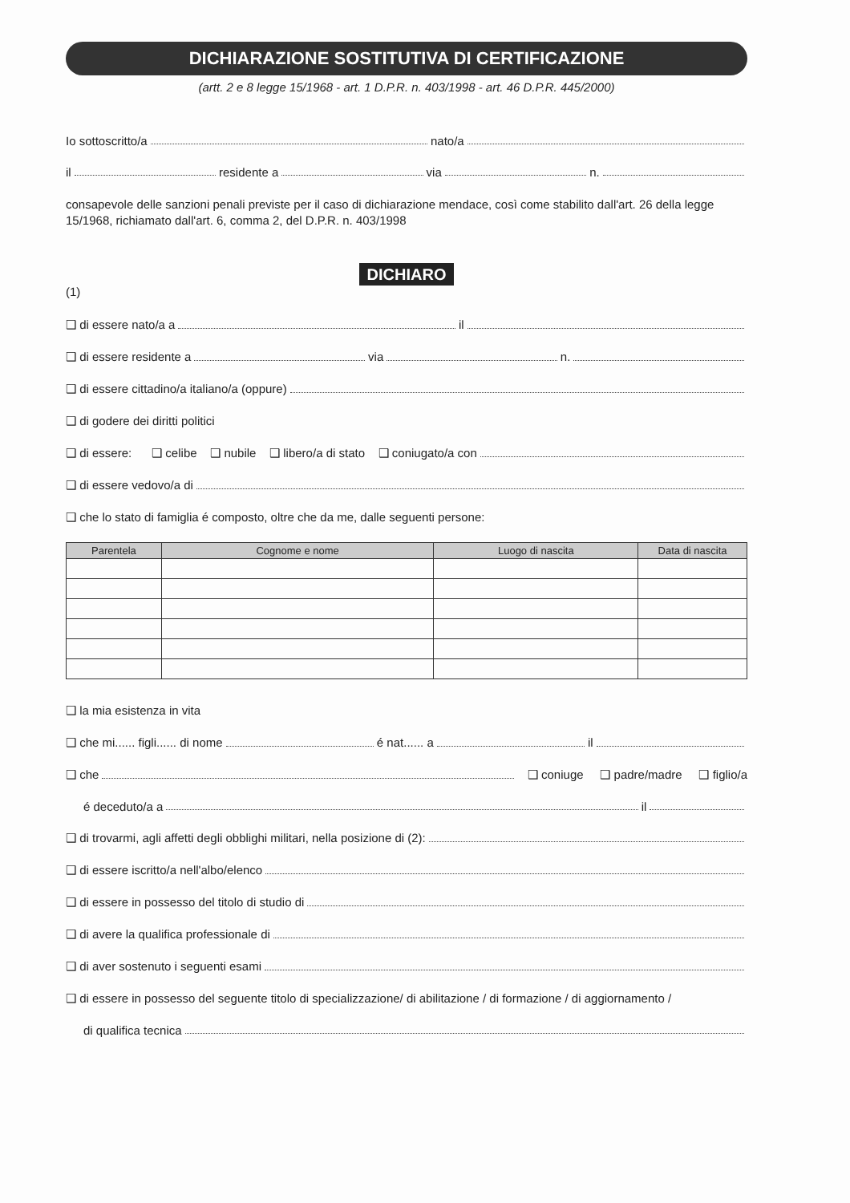DICHIARAZIONE SOSTITUTIVA DI CERTIFICAZIONE
(artt. 2 e 8 legge 15/1968 - art. 1 D.P.R. n. 403/1998 - art. 46 D.P.R. 445/2000)
Io sottoscritto/a nato/a
il residente a via n.
consapevole delle sanzioni penali previste per il caso di dichiarazione mendace, così come stabilito dall'art. 26 della legge 15/1968, richiamato dall'art. 6, comma 2, del D.P.R. n. 403/1998
DICHIARO
(1)
❑ di essere nato/a a il
❑ di essere residente a via n.
❑ di essere cittadino/a italiano/a (oppure)
❑ di godere dei diritti politici
❑ di essere: ❑ celibe ❑ nubile ❑ libero/a di stato ❑ coniugato/a con
❑ di essere vedovo/a di
❑ che lo stato di famiglia é composto, oltre che da me, dalle seguenti persone:
| Parentela | Cognome e nome | Luogo di nascita | Data di nascita |
| --- | --- | --- | --- |
❑ la mia esistenza in vita
❑ che mi...... figli...... di nome é nat...... a il
❑ che ❑ coniuge ❑ padre/madre ❑ figlio/a
é deceduto/a a il
❑ di trovarmi, agli affetti degli obblighi militari, nella posizione di (2):
❑ di essere iscritto/a nell'albo/elenco
❑ di essere in possesso del titolo di studio di
❑ di avere la qualifica professionale di
❑ di aver sostenuto i seguenti esami
❑ di essere in possesso del seguente titolo di specializzazione/ di abilitazione / di formazione / di aggiornamento /
di qualifica tecnica